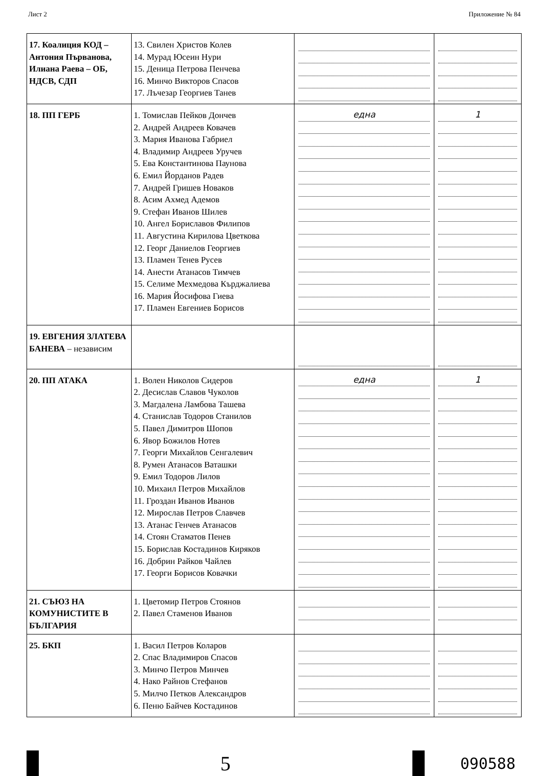Лист 2 Приложение № 84
| 17. Коалиция КОД – Антония Първанова, Илиана Раева – ОБ, НДСВ, СДП | 13. Свилен Христов Колев 14. Мурад Юсеин Нури 15. Деница Петрова Пенчева 16. Минчо Викторов Спасов 17. Лъчезар Георгиев Танев | | |
| 18. ПП ГЕРБ | 1. Томислав Пейков Дончев 2. Андрей Андреев Ковачев 3. Мария Иванова Габриел 4. Владимир Андреев Уручев 5. Ева Константинова Паунова 6. Емил Йорданов Радев 7. Андрей Гришев Новаков 8. Асим Ахмед Адемов 9. Стефан Иванов Шилев 10. Ангел Бориславов Филипов 11. Августина Кирилова Цветкова 12. Георг Даниелов Георгиев 13. Пламен Тенев Русев 14. Анести Атанасов Тимчев 15. Селиме Мехмедова Кърджалиева 16. Мария Йосифова Гиева 17. Пламен Евгениев Борисов | една | 1 |
| 19. ЕВГЕНИЯ ЗЛАТЕВА БАНЕВА – независим | | | |
| 20. ПП АТАКА | 1. Волен Николов Сидеров 2. Десислав Славов Чуколов 3. Магдалена Ламбова Ташева 4. Станислав Тодоров Станилов 5. Павел Димитров Шопов 6. Явор Божилов Нотев 7. Георги Михайлов Сенгалевич 8. Румен Атанасов Ваташки 9. Емил Тодоров Лилов 10. Михаил Петров Михайлов 11. Гроздан Иванов Иванов 12. Мирослав Петров Славчев 13. Атанас Генчев Атанасов 14. Стоян Стаматов Пенев 15. Борислав Костадинов Киряков 16. Добрин Райков Чайлев 17. Георги Борисов Ковачки | една | 1 |
| 21. СЪЮЗ НА КОМУНИСТИТЕ В БЪЛГАРИЯ | 1. Цветомир Петров Стоянов 2. Павел Стаменов Иванов | | |
| 25. БКП | 1. Васил Петров Коларов 2. Спас Владимиров Спасов 3. Минчо Петров Минчев 4. Нако Райнов Стефанов 5. Милчо Петков Александров 6. Пеню Байчев Костадинов | | |
5
090588